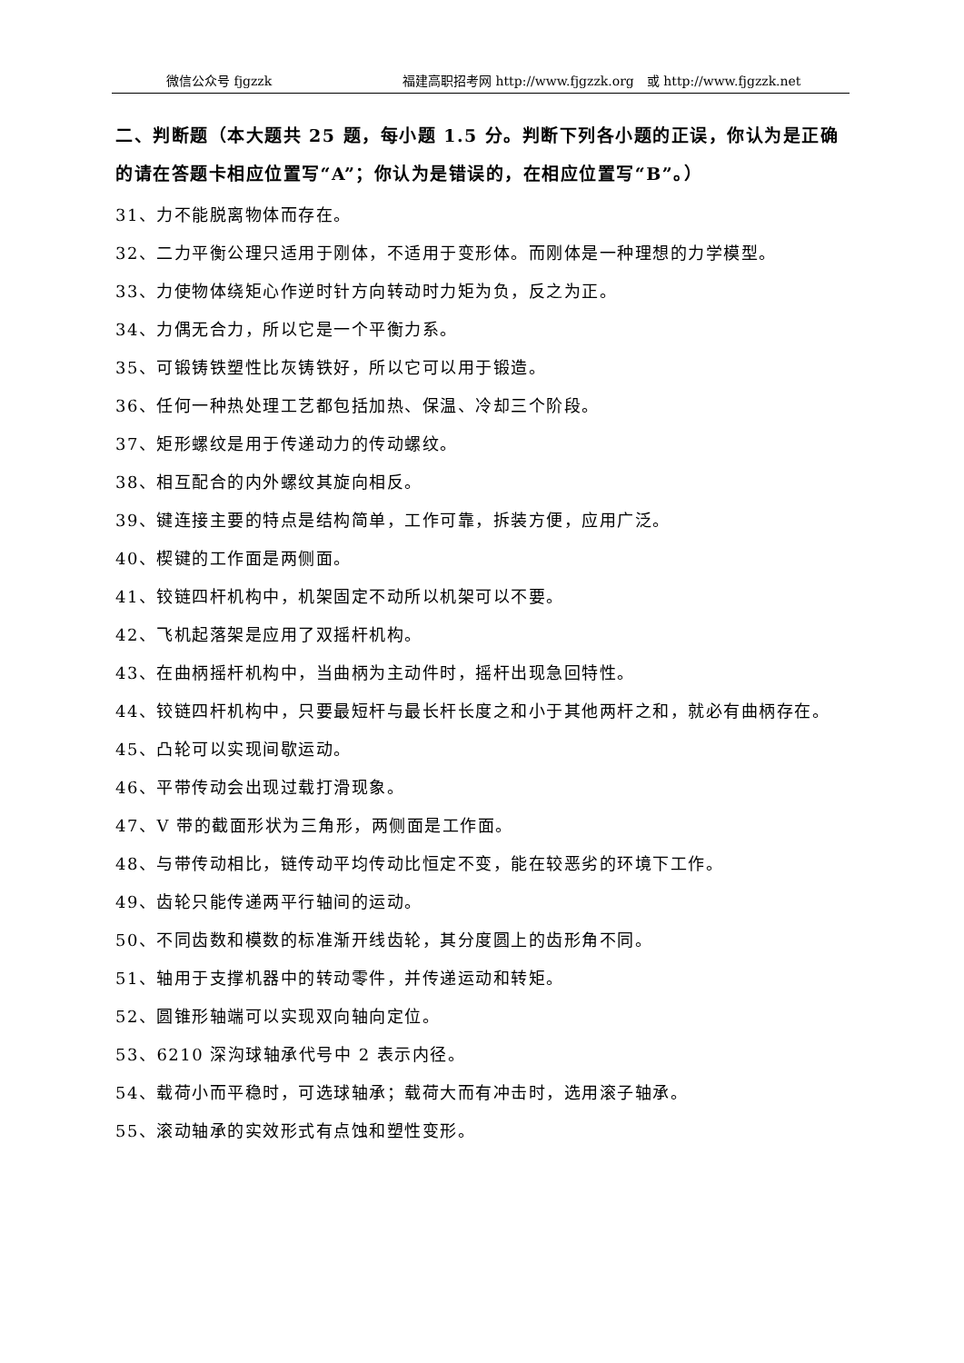微信公众号 fjgzzk 福建高职招考网 http://www.fjgzzk.org　或 http://www.fjgzzk.net
二、判断题（本大题共 25 题，每小题 1.5 分。判断下列各小题的正误，你认为是正确的请在答题卡相应位置写“A”；你认为是错误的，在相应位置写“B”。）
31、力不能脱离物体而存在。
32、二力平衡公理只适用于刚体，不适用于变形体。而刚体是一种理想的力学模型。
33、力使物体绕矩心作逆时针方向转动时力矩为负，反之为正。
34、力偶无合力，所以它是一个平衡力系。
35、可锻铸铁塑性比灰铸铁好，所以它可以用于锻造。
36、任何一种热处理工艺都包括加热、保温、冷却三个阶段。
37、矩形螺纹是用于传递动力的传动螺纹。
38、相互配合的内外螺纹其旋向相反。
39、键连接主要的特点是结构简单，工作可靠，拆装方便，应用广泛。
40、楔键的工作面是两侧面。
41、铰链四杆机构中，机架固定不动所以机架可以不要。
42、飞机起落架是应用了双摇杆机构。
43、在曲柄摇杆机构中，当曲柄为主动件时，摇杆出现急回特性。
44、铰链四杆机构中，只要最短杆与最长杆长度之和小于其他两杆之和，就必有曲柄存在。
45、凸轮可以实现间歇运动。
46、平带传动会出现过载打滑现象。
47、V 带的截面形状为三角形，两侧面是工作面。
48、与带传动相比，链传动平均传动比恒定不变，能在较恶劣的环境下工作。
49、齿轮只能传递两平行轴间的运动。
50、不同齿数和模数的标准渐开线齿轮，其分度圆上的齿形角不同。
51、轴用于支撑机器中的转动零件，并传递运动和转矩。
52、圆锥形轴端可以实现双向轴向定位。
53、6210 深沟球轴承代号中 2 表示内径。
54、载荷小而平稳时，可选球轴承；载荷大而有冲击时，选用滚子轴承。
55、滚动轴承的实效形式有点蚀和塑性变形。